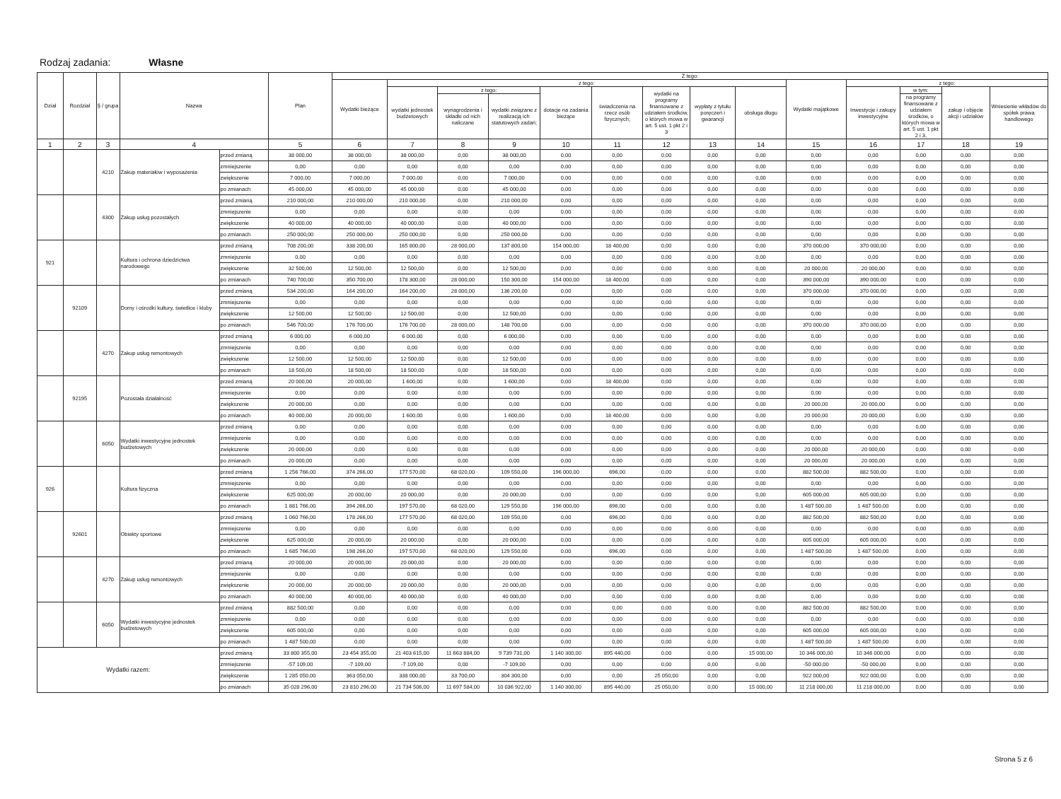Rodzaj zadania: Własne
| Dział | Rozdział | § / grupa | Nazwa | | Plan | Z tego: | | | | | | | | | | | | | |
| --- | --- | --- | --- | --- | --- | --- | --- | --- | --- | --- | --- | --- | --- | --- | --- | --- | --- | --- | --- |
| | | | | | | Wydatki bieżące | z tego: | | | | | | | | Wydatki majątkowe | z tego: | | | |
| | | | | | | | wydatki jednostek budżetowych | z tego: | | dotacje na zadania bieżące | świadczenia na rzecz osób fizycznych; | wydatki na programy finansowane z udziałem środków, o których mowa w art. 5 ust. 1 pkt 2 i 3 | wypłaty z tytułu poręczeń i gwarancji | obsługa długu | | Inwestycje i zakupy inwestycyjne | w tym: | zakup i objęcie akcji i udziałów | Wniesienie wkładów do spółek prawa handlowego |
| | | | | | | | | wynagrodzenia i składki od nich naliczane | wydatki związane z realizacją ich statutowych zadań; | | | | | | | | na programy finansowane z udziałem środków, o których mowa w art. 5 ust. 1 pkt 2 i 3, | | |
| 1 | 2 | 3 | 4 | | 5 | 6 | 7 | 8 | 9 | 10 | 11 | 12 | 13 | 14 | 15 | 16 | 17 | 18 | 19 |
| | | 4210 | Zakup materiałów i wyposażenia | przed zmianą | 38 000,00 | 38 000,00 | 38 000,00 | 0,00 | 38 000,00 | 0,00 | 0,00 | 0,00 | 0,00 | 0,00 | 0,00 | 0,00 | 0,00 | 0,00 | 0,00 |
| | | | | zmniejszenie | 0,00 | 0,00 | 0,00 | 0,00 | 0,00 | 0,00 | 0,00 | 0,00 | 0,00 | 0,00 | 0,00 | 0,00 | 0,00 | 0,00 | 0,00 |
| | | | | zwiększenie | 7 000,00 | 7 000,00 | 7 000,00 | 0,00 | 7 000,00 | 0,00 | 0,00 | 0,00 | 0,00 | 0,00 | 0,00 | 0,00 | 0,00 | 0,00 | 0,00 |
| | | | | po zmianach | 45 000,00 | 45 000,00 | 45 000,00 | 0,00 | 45 000,00 | 0,00 | 0,00 | 0,00 | 0,00 | 0,00 | 0,00 | 0,00 | 0,00 | 0,00 | 0,00 |
| | | 4300 | Zakup usług pozostałych | przed zmianą | 210 000,00 | 210 000,00 | 210 000,00 | 0,00 | 210 000,00 | 0,00 | 0,00 | 0,00 | 0,00 | 0,00 | 0,00 | 0,00 | 0,00 | 0,00 | 0,00 |
| | | | | zmniejszenie | 0,00 | 0,00 | 0,00 | 0,00 | 0,00 | 0,00 | 0,00 | 0,00 | 0,00 | 0,00 | 0,00 | 0,00 | 0,00 | 0,00 | 0,00 |
| | | | | zwiększenie | 40 000,00 | 40 000,00 | 40 000,00 | 0,00 | 40 000,00 | 0,00 | 0,00 | 0,00 | 0,00 | 0,00 | 0,00 | 0,00 | 0,00 | 0,00 | 0,00 |
| | | | | po zmianach | 250 000,00 | 250 000,00 | 250 000,00 | 0,00 | 250 000,00 | 0,00 | 0,00 | 0,00 | 0,00 | 0,00 | 0,00 | 0,00 | 0,00 | 0,00 | 0,00 |
| 921 | | | Kultura i ochrona dziedzictwa narodowego | przed zmianą | 708 200,00 | 338 200,00 | 165 800,00 | 28 000,00 | 137 800,00 | 154 000,00 | 18 400,00 | 0,00 | 0,00 | 0,00 | 370 000,00 | 370 000,00 | 0,00 | 0,00 | 0,00 |
| | | | | zmniejszenie | 0,00 | 0,00 | 0,00 | 0,00 | 0,00 | 0,00 | 0,00 | 0,00 | 0,00 | 0,00 | 0,00 | 0,00 | 0,00 | 0,00 | 0,00 |
| | | | | zwiększenie | 32 500,00 | 12 500,00 | 12 500,00 | 0,00 | 12 500,00 | 0,00 | 0,00 | 0,00 | 0,00 | 0,00 | 20 000,00 | 20 000,00 | 0,00 | 0,00 | 0,00 |
| | | | | po zmianach | 740 700,00 | 350 700,00 | 178 300,00 | 28 000,00 | 150 300,00 | 154 000,00 | 18 400,00 | 0,00 | 0,00 | 0,00 | 390 000,00 | 390 000,00 | 0,00 | 0,00 | 0,00 |
| | 92109 | | Domy i ośrodki kultury, świetlice i kluby | przed zmianą | 534 200,00 | 164 200,00 | 164 200,00 | 28 000,00 | 136 200,00 | 0,00 | 0,00 | 0,00 | 0,00 | 0,00 | 370 000,00 | 370 000,00 | 0,00 | 0,00 | 0,00 |
| | | | | zmniejszenie | 0,00 | 0,00 | 0,00 | 0,00 | 0,00 | 0,00 | 0,00 | 0,00 | 0,00 | 0,00 | 0,00 | 0,00 | 0,00 | 0,00 | 0,00 |
| | | | | zwiększenie | 12 500,00 | 12 500,00 | 12 500,00 | 0,00 | 12 500,00 | 0,00 | 0,00 | 0,00 | 0,00 | 0,00 | 0,00 | 0,00 | 0,00 | 0,00 | 0,00 |
| | | | | po zmianach | 546 700,00 | 176 700,00 | 176 700,00 | 28 000,00 | 148 700,00 | 0,00 | 0,00 | 0,00 | 0,00 | 0,00 | 370 000,00 | 370 000,00 | 0,00 | 0,00 | 0,00 |
| | | 4270 | Zakup usług remontowych | przed zmianą | 6 000,00 | 6 000,00 | 6 000,00 | 0,00 | 6 000,00 | 0,00 | 0,00 | 0,00 | 0,00 | 0,00 | 0,00 | 0,00 | 0,00 | 0,00 | 0,00 |
| | | | | zmniejszenie | 0,00 | 0,00 | 0,00 | 0,00 | 0,00 | 0,00 | 0,00 | 0,00 | 0,00 | 0,00 | 0,00 | 0,00 | 0,00 | 0,00 | 0,00 |
| | | | | zwiększenie | 12 500,00 | 12 500,00 | 12 500,00 | 0,00 | 12 500,00 | 0,00 | 0,00 | 0,00 | 0,00 | 0,00 | 0,00 | 0,00 | 0,00 | 0,00 | 0,00 |
| | | | | po zmianach | 18 500,00 | 18 500,00 | 18 500,00 | 0,00 | 18 500,00 | 0,00 | 0,00 | 0,00 | 0,00 | 0,00 | 0,00 | 0,00 | 0,00 | 0,00 | 0,00 |
| | 92195 | | Pozostała działalność | przed zmianą | 20 000,00 | 20 000,00 | 1 600,00 | 0,00 | 1 600,00 | 0,00 | 18 400,00 | 0,00 | 0,00 | 0,00 | 0,00 | 0,00 | 0,00 | 0,00 | 0,00 |
| | | | | zmniejszenie | 0,00 | 0,00 | 0,00 | 0,00 | 0,00 | 0,00 | 0,00 | 0,00 | 0,00 | 0,00 | 0,00 | 0,00 | 0,00 | 0,00 | 0,00 |
| | | | | zwiększenie | 20 000,00 | 0,00 | 0,00 | 0,00 | 0,00 | 0,00 | 0,00 | 0,00 | 0,00 | 0,00 | 20 000,00 | 20 000,00 | 0,00 | 0,00 | 0,00 |
| | | | | po zmianach | 40 000,00 | 20 000,00 | 1 600,00 | 0,00 | 1 600,00 | 0,00 | 18 400,00 | 0,00 | 0,00 | 0,00 | 20 000,00 | 20 000,00 | 0,00 | 0,00 | 0,00 |
| | | 6050 | Wydatki inwestycyjne jednostek budżetowych | przed zmianą | 0,00 | 0,00 | 0,00 | 0,00 | 0,00 | 0,00 | 0,00 | 0,00 | 0,00 | 0,00 | 0,00 | 0,00 | 0,00 | 0,00 | 0,00 |
| | | | | zmniejszenie | 0,00 | 0,00 | 0,00 | 0,00 | 0,00 | 0,00 | 0,00 | 0,00 | 0,00 | 0,00 | 0,00 | 0,00 | 0,00 | 0,00 | 0,00 |
| | | | | zwiększenie | 20 000,00 | 0,00 | 0,00 | 0,00 | 0,00 | 0,00 | 0,00 | 0,00 | 0,00 | 0,00 | 20 000,00 | 20 000,00 | 0,00 | 0,00 | 0,00 |
| | | | | po zmianach | 20 000,00 | 0,00 | 0,00 | 0,00 | 0,00 | 0,00 | 0,00 | 0,00 | 0,00 | 0,00 | 20 000,00 | 20 000,00 | 0,00 | 0,00 | 0,00 |
| 926 | | | Kultura fizyczna | przed zmianą | 1 256 766,00 | 374 266,00 | 177 570,00 | 68 020,00 | 109 550,00 | 196 000,00 | 696,00 | 0,00 | 0,00 | 0,00 | 882 500,00 | 882 500,00 | 0,00 | 0,00 | 0,00 |
| | | | | zmniejszenie | 0,00 | 0,00 | 0,00 | 0,00 | 0,00 | 0,00 | 0,00 | 0,00 | 0,00 | 0,00 | 0,00 | 0,00 | 0,00 | 0,00 | 0,00 |
| | | | | zwiększenie | 625 000,00 | 20 000,00 | 20 000,00 | 0,00 | 20 000,00 | 0,00 | 0,00 | 0,00 | 0,00 | 0,00 | 605 000,00 | 605 000,00 | 0,00 | 0,00 | 0,00 |
| | | | | po zmianach | 1 881 766,00 | 394 266,00 | 197 570,00 | 68 020,00 | 129 550,00 | 196 000,00 | 696,00 | 0,00 | 0,00 | 0,00 | 1 487 500,00 | 1 487 500,00 | 0,00 | 0,00 | 0,00 |
| | 92601 | | Obiekty sportowe | przed zmianą | 1 060 766,00 | 178 266,00 | 177 570,00 | 68 020,00 | 109 550,00 | 0,00 | 696,00 | 0,00 | 0,00 | 0,00 | 882 500,00 | 882 500,00 | 0,00 | 0,00 | 0,00 |
| | | | | zmniejszenie | 0,00 | 0,00 | 0,00 | 0,00 | 0,00 | 0,00 | 0,00 | 0,00 | 0,00 | 0,00 | 0,00 | 0,00 | 0,00 | 0,00 | 0,00 |
| | | | | zwiększenie | 625 000,00 | 20 000,00 | 20 000,00 | 0,00 | 20 000,00 | 0,00 | 0,00 | 0,00 | 0,00 | 0,00 | 605 000,00 | 605 000,00 | 0,00 | 0,00 | 0,00 |
| | | | | po zmianach | 1 685 766,00 | 198 266,00 | 197 570,00 | 68 020,00 | 129 550,00 | 0,00 | 696,00 | 0,00 | 0,00 | 0,00 | 1 487 500,00 | 1 487 500,00 | 0,00 | 0,00 | 0,00 |
| | | 4270 | Zakup usług remontowych | przed zmianą | 20 000,00 | 20 000,00 | 20 000,00 | 0,00 | 20 000,00 | 0,00 | 0,00 | 0,00 | 0,00 | 0,00 | 0,00 | 0,00 | 0,00 | 0,00 | 0,00 |
| | | | | zmniejszenie | 0,00 | 0,00 | 0,00 | 0,00 | 0,00 | 0,00 | 0,00 | 0,00 | 0,00 | 0,00 | 0,00 | 0,00 | 0,00 | 0,00 | 0,00 |
| | | | | zwiększenie | 20 000,00 | 20 000,00 | 20 000,00 | 0,00 | 20 000,00 | 0,00 | 0,00 | 0,00 | 0,00 | 0,00 | 0,00 | 0,00 | 0,00 | 0,00 | 0,00 |
| | | | | po zmianach | 40 000,00 | 40 000,00 | 40 000,00 | 0,00 | 40 000,00 | 0,00 | 0,00 | 0,00 | 0,00 | 0,00 | 0,00 | 0,00 | 0,00 | 0,00 | 0,00 |
| | | 6050 | Wydatki inwestycyjne jednostek budżetowych | przed zmianą | 882 500,00 | 0,00 | 0,00 | 0,00 | 0,00 | 0,00 | 0,00 | 0,00 | 0,00 | 0,00 | 882 500,00 | 882 500,00 | 0,00 | 0,00 | 0,00 |
| | | | | zmniejszenie | 0,00 | 0,00 | 0,00 | 0,00 | 0,00 | 0,00 | 0,00 | 0,00 | 0,00 | 0,00 | 0,00 | 0,00 | 0,00 | 0,00 | 0,00 |
| | | | | zwiększenie | 605 000,00 | 0,00 | 0,00 | 0,00 | 0,00 | 0,00 | 0,00 | 0,00 | 0,00 | 0,00 | 605 000,00 | 605 000,00 | 0,00 | 0,00 | 0,00 |
| | | | | po zmianach | 1 487 500,00 | 0,00 | 0,00 | 0,00 | 0,00 | 0,00 | 0,00 | 0,00 | 0,00 | 0,00 | 1 487 500,00 | 1 487 500,00 | 0,00 | 0,00 | 0,00 |
| Wydatki razem: | | | | przed zmianą | 33 800 355,00 | 23 454 355,00 | 21 403 615,00 | 11 663 884,00 | 9 739 731,00 | 1 140 300,00 | 895 440,00 | 0,00 | 0,00 | 15 000,00 | 10 346 000,00 | 10 346 000,00 | 0,00 | 0,00 | 0,00 |
| | | | | zmniejszenie | -57 109,00 | -7 109,00 | -7 109,00 | 0,00 | -7 109,00 | 0,00 | 0,00 | 0,00 | 0,00 | 0,00 | -50 000,00 | -50 000,00 | 0,00 | 0,00 | 0,00 |
| | | | | zwiększenie | 1 285 050,00 | 363 050,00 | 338 000,00 | 33 700,00 | 304 300,00 | 0,00 | 0,00 | 25 050,00 | 0,00 | 0,00 | 922 000,00 | 922 000,00 | 0,00 | 0,00 | 0,00 |
| | | | | po zmianach | 35 028 296,00 | 23 810 296,00 | 21 734 506,00 | 11 697 584,00 | 10 036 922,00 | 1 140 300,00 | 895 440,00 | 25 050,00 | 0,00 | 15 000,00 | 11 218 000,00 | 11 218 000,00 | 0,00 | 0,00 | 0,00 |
Strona 5 z 6